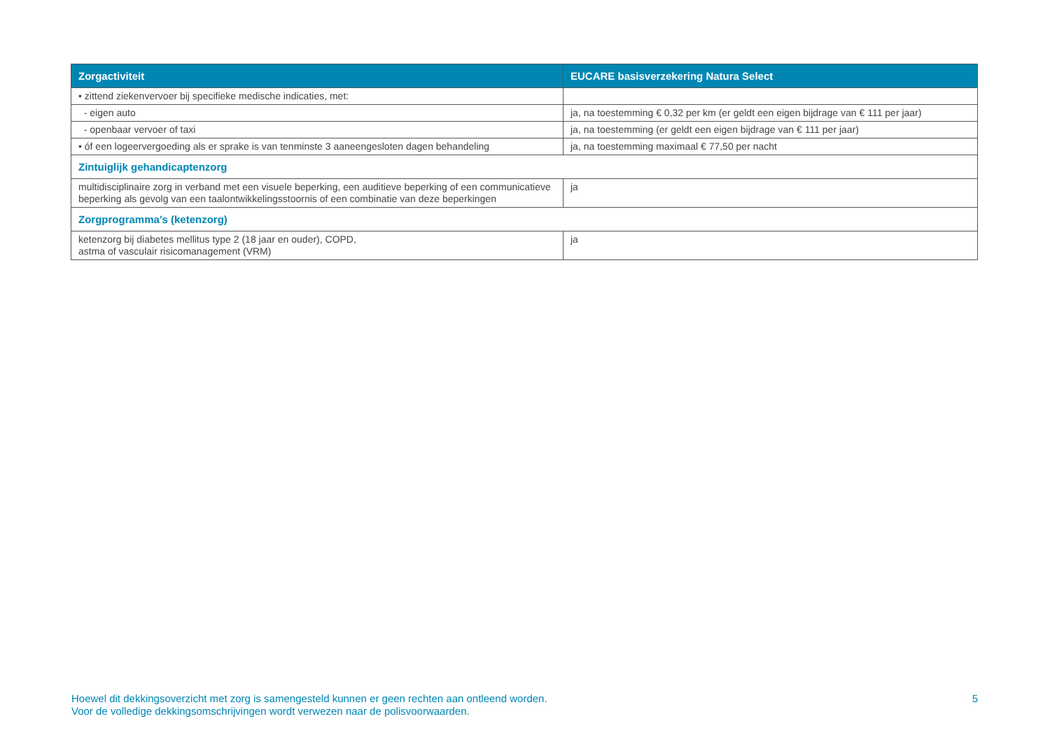| Zorgactiviteit | EUCARE basisverzekering Natura Select |
| --- | --- |
| • zittend ziekenvervoer bij specifieke medische indicaties, met: | |
| - eigen auto | ja, na toestemming € 0,32 per km (er geldt een eigen bijdrage van € 111 per jaar) |
| - openbaar vervoer of taxi | ja, na toestemming (er geldt een eigen bijdrage van € 111 per jaar) |
| • óf een logeervergoeding als er sprake is van tenminste 3 aaneengesloten dagen behandeling | ja, na toestemming maximaal € 77,50 per nacht |
| Zintuiglijk gehandicaptenzorg | |
| multidisciplinaire zorg in verband met een visuele beperking, een auditieve beperking of een communicatieve beperking als gevolg van een taalontwikkelingsstoornis of een combinatie van deze beperkingen | ja |
| Zorgprogramma’s (ketenzorg) | |
| ketenzorg bij diabetes mellitus type 2 (18 jaar en ouder), COPD, astma of vasculair risicomanagement (VRM) | ja |
Hoewel dit dekkingsoverzicht met zorg is samengesteld kunnen er geen rechten aan ontleend worden.
Voor de volledige dekkingsomschrijvingen wordt verwezen naar de polisvoorwaarden.
5